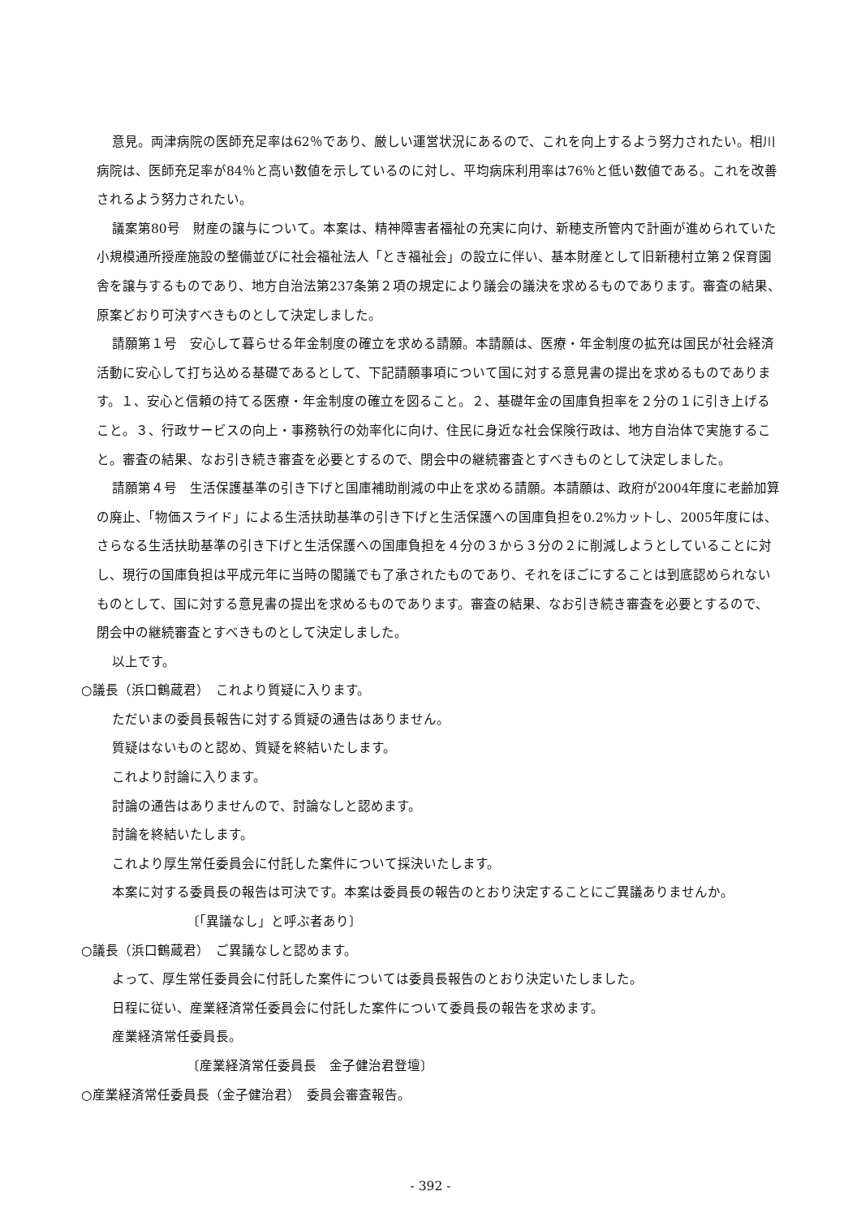意見。両津病院の医師充足率は62％であり、厳しい運営状況にあるので、これを向上するよう努力されたい。相川病院は、医師充足率が84％と高い数値を示しているのに対し、平均病床利用率は76％と低い数値である。これを改善されるよう努力されたい。
議案第80号　財産の譲与について。本案は、精神障害者福祉の充実に向け、新穂支所管内で計画が進められていた小規模通所授産施設の整備並びに社会福祉法人「とき福祉会」の設立に伴い、基本財産として旧新穂村立第２保育園舎を譲与するものであり、地方自治法第237条第２項の規定により議会の議決を求めるものであります。審査の結果、原案どおり可決すべきものとして決定しました。
請願第１号　安心して暮らせる年金制度の確立を求める請願。本請願は、医療・年金制度の拡充は国民が社会経済活動に安心して打ち込める基礎であるとして、下記請願事項について国に対する意見書の提出を求めるものであります。１、安心と信頼の持てる医療・年金制度の確立を図ること。２、基礎年金の国庫負担率を２分の１に引き上げること。３、行政サービスの向上・事務執行の効率化に向け、住民に身近な社会保険行政は、地方自治体で実施すること。審査の結果、なお引き続き審査を必要とするので、閉会中の継続審査とすべきものとして決定しました。
請願第４号　生活保護基準の引き下げと国庫補助削減の中止を求める請願。本請願は、政府が2004年度に老齢加算の廃止、「物価スライド」による生活扶助基準の引き下げと生活保護への国庫負担を0.2%カットし、2005年度には、さらなる生活扶助基準の引き下げと生活保護への国庫負担を４分の３から３分の２に削減しようとしていることに対し、現行の国庫負担は平成元年に当時の閣議でも了承されたものであり、それをほごにすることは到底認められないものとして、国に対する意見書の提出を求めるものであります。審査の結果、なお引き続き審査を必要とするので、閉会中の継続審査とすべきものとして決定しました。
以上です。
○議長（浜口鶴蔵君）　これより質疑に入ります。
ただいまの委員長報告に対する質疑の通告はありません。
質疑はないものと認め、質疑を終結いたします。
これより討論に入ります。
討論の通告はありませんので、討論なしと認めます。
討論を終結いたします。
これより厚生常任委員会に付託した案件について採決いたします。
本案に対する委員長の報告は可決です。本案は委員長の報告のとおり決定することにご異議ありませんか。
〔「異議なし」と呼ぶ者あり〕
○議長（浜口鶴蔵君）　ご異議なしと認めます。
よって、厚生常任委員会に付託した案件については委員長報告のとおり決定いたしました。
日程に従い、産業経済常任委員会に付託した案件について委員長の報告を求めます。
産業経済常任委員長。
〔産業経済常任委員長　金子健治君登壇〕
○産業経済常任委員長（金子健治君）　委員会審査報告。
- 392 -